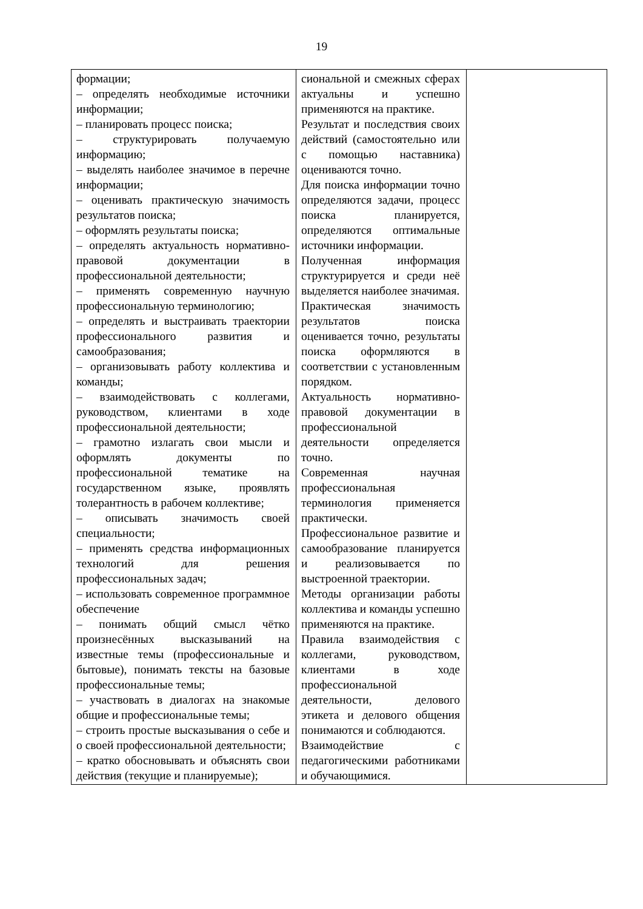19
| формации; – определять необходимые источники информации; – планировать процесс поиска; – структурировать получаемую информацию; – выделять наиболее значимое в перечне информации; – оценивать практическую значимость результатов поиска; – оформлять результаты поиска; – определять актуальность нормативно-правовой документации в профессиональной деятельности; – применять современную научную профессиональную терминологию; – определять и выстраивать траектории профессионального развития и самообразования; – организовывать работу коллектива и команды; – взаимодействовать с коллегами, руководством, клиентами в ходе профессиональной деятельности; – грамотно излагать свои мысли и оформлять документы по профессиональной тематике на государственном языке, проявлять толерантность в рабочем коллективе; – описывать значимость своей специальности; – применять средства информационных технологий для решения профессиональных задач; – использовать современное программное обеспечение – понимать общий смысл чётко произнесённых высказываний на известные темы (профессиональные и бытовые), понимать тексты на базовые профессиональные темы; – участвовать в диалогах на знакомые общие и профессиональные темы; – строить простые высказывания о себе и о своей профессиональной деятельности; – кратко обосновывать и объяснять свои действия (текущие и планируемые); | сиональной и смежных сферах актуальны и успешно применяются на практике. Результат и последствия своих действий (самостоятельно или с помощью наставника) оцениваются точно. Для поиска информации точно определяются задачи, процесс поиска планируется, определяются оптимальные источники информации. Полученная информация структурируется и среди неё выделяется наиболее значимая. Практическая значимость результатов поиска оценивается точно, результаты поиска оформляются в соответствии с установленным порядком. Актуальность нормативно-правовой документации в профессиональной деятельности определяется точно. Современная научная профессиональная терминология применяется практически. Профессиональное развитие и самообразование планируется и реализовывается по выстроенной траектории. Методы организации работы коллектива и команды успешно применяются на практике. Правила взаимодействия с коллегами, руководством, клиентами в ходе профессиональной деятельности, делового этикета и делового общения понимаются и соблюдаются. Взаимодействие с педагогическими работниками и обучающимися. | |